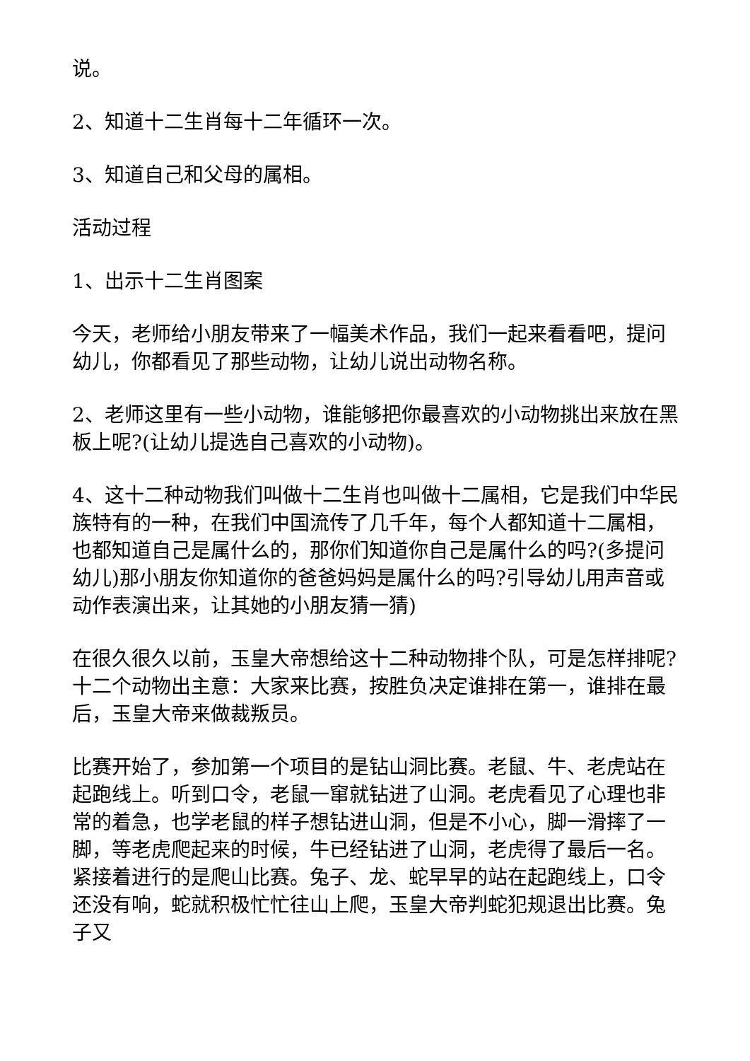说。
2、知道十二生肖每十二年循环一次。
3、知道自己和父母的属相。
活动过程
1、出示十二生肖图案
今天，老师给小朋友带来了一幅美术作品，我们一起来看看吧，提问幼儿，你都看见了那些动物，让幼儿说出动物名称。
2、老师这里有一些小动物，谁能够把你最喜欢的小动物挑出来放在黑板上呢?(让幼儿提选自己喜欢的小动物)。
4、这十二种动物我们叫做十二生肖也叫做十二属相，它是我们中华民族特有的一种，在我们中国流传了几千年，每个人都知道十二属相，也都知道自己是属什么的，那你们知道你自己是属什么的吗?(多提问幼儿)那小朋友你知道你的爸爸妈妈是属什么的吗?引导幼儿用声音或动作表演出来，让其她的小朋友猜一猜)
在很久很久以前，玉皇大帝想给这十二种动物排个队，可是怎样排呢?十二个动物出主意：大家来比赛，按胜负决定谁排在第一，谁排在最后，玉皇大帝来做裁叛员。
比赛开始了，参加第一个项目的是钻山洞比赛。老鼠、牛、老虎站在起跑线上。听到口令，老鼠一窜就钻进了山洞。老虎看见了心理也非常的着急，也学老鼠的样子想钻进山洞，但是不小心，脚一滑摔了一脚，等老虎爬起来的时候，牛已经钻进了山洞，老虎得了最后一名。紧接着进行的是爬山比赛。兔子、龙、蛇早早的站在起跑线上，口令还没有响，蛇就积极忙忙往山上爬，玉皇大帝判蛇犯规退出比赛。兔子又